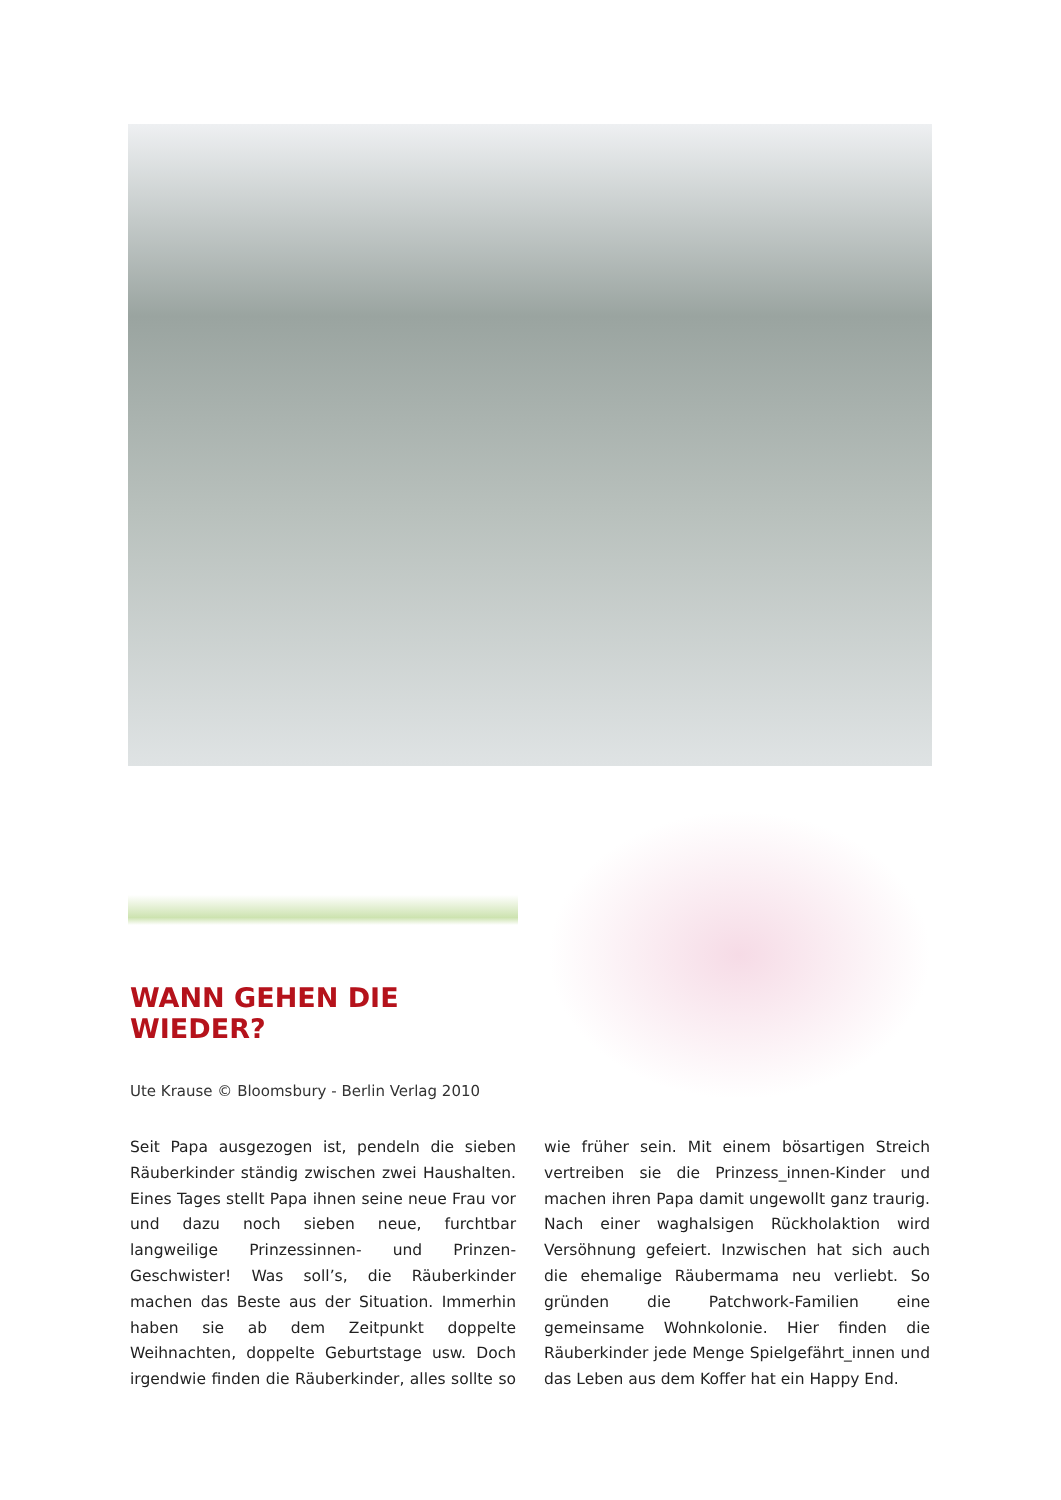WANN GEHEN DIE WIEDER?
Ute Krause © Bloomsbury - Berlin Verlag 2010
Seit Papa ausgezogen ist, pendeln die sieben Räuberkinder ständig zwischen zwei Haushalten. Eines Tages stellt Papa ihnen seine neue Frau vor und dazu noch sieben neue, furchtbar langweilige Prinzessinnen- und Prinzen-Geschwister! Was soll’s, die Räuberkinder machen das Beste aus der Situation. Immerhin haben sie ab dem Zeitpunkt doppelte Weihnachten, doppelte Geburtstage usw. Doch irgendwie finden die Räuberkinder, alles sollte so wie früher sein. Mit einem bösartigen Streich vertreiben sie die Prinzess_innen-Kinder und machen ihren Papa damit ungewollt ganz traurig. Nach einer waghalsigen Rückholaktion wird Versöhnung gefeiert. Inzwischen hat sich auch die ehemalige Räubermama neu verliebt. So gründen die Patchwork-Familien eine gemeinsame Wohnkolonie. Hier finden die Räuberkinder jede Menge Spielgefährt_innen und das Leben aus dem Koffer hat ein Happy End.